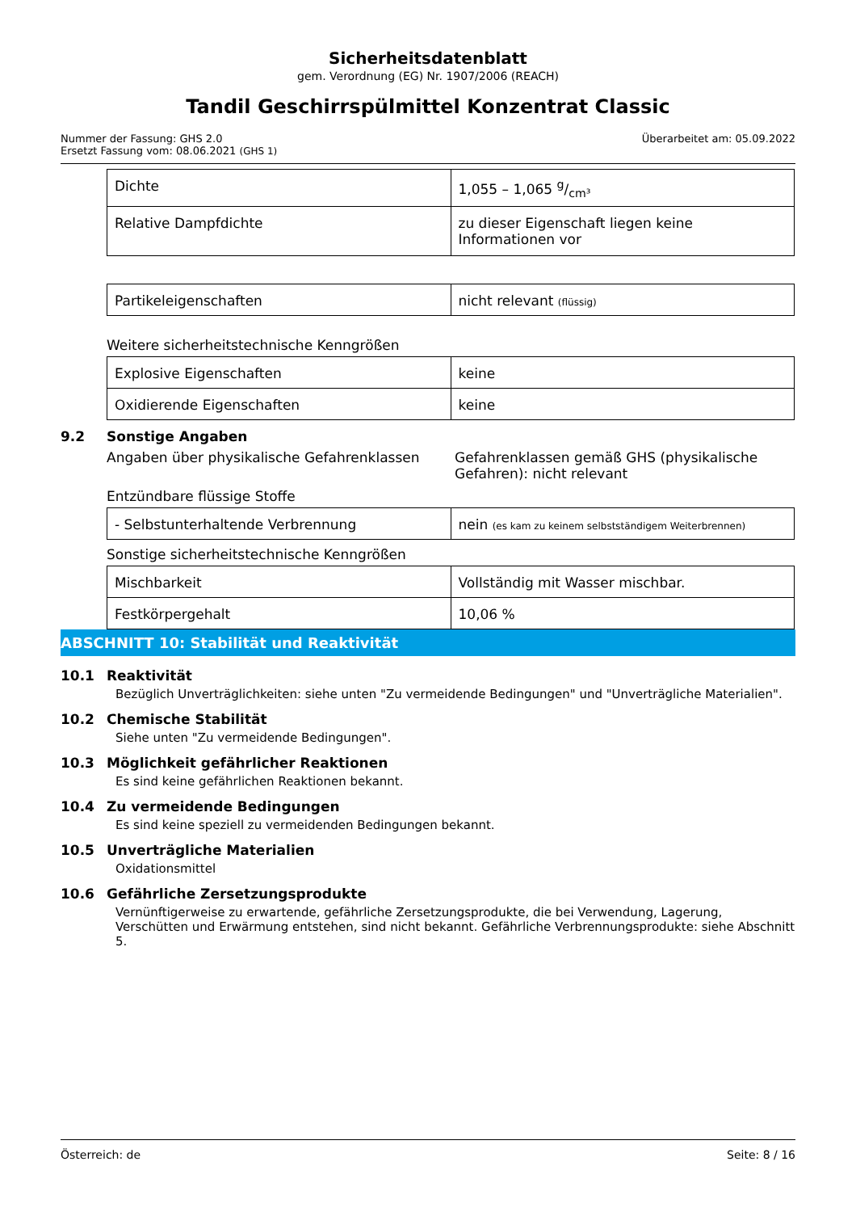Sicherheitsdatenblatt
gem. Verordnung (EG) Nr. 1907/2006 (REACH)
Tandil Geschirrspülmittel Konzentrat Classic
Nummer der Fassung: GHS 2.0
Ersetzt Fassung vom: 08.06.2021 (GHS 1)
Überarbeitet am: 05.09.2022
| Dichte | 1,055 – 1,065 g/cm³ |
| Relative Dampfdichte | zu dieser Eigenschaft liegen keine Informationen vor |
| Partikeleigenschaften | nicht relevant (flüssig) |
Weitere sicherheitstechnische Kenngrößen
| Explosive Eigenschaften | keine |
| Oxidierende Eigenschaften | keine |
9.2 Sonstige Angaben
Angaben über physikalische Gefahrenklassen
Gefahrenklassen gemäß GHS (physikalische Gefahren): nicht relevant
Entzündbare flüssige Stoffe
| - Selbstunterhaltende Verbrennung | nein (es kam zu keinem selbstständigem Weiterbrennen) |
Sonstige sicherheitstechnische Kenngrößen
| Mischbarkeit | Vollständig mit Wasser mischbar. |
| Festkörpergehalt | 10,06 % |
ABSCHNITT 10: Stabilität und Reaktivität
10.1 Reaktivität
Bezüglich Unverträglichkeiten: siehe unten "Zu vermeidende Bedingungen" und "Unverträgliche Materialien".
10.2 Chemische Stabilität
Siehe unten "Zu vermeidende Bedingungen".
10.3 Möglichkeit gefährlicher Reaktionen
Es sind keine gefährlichen Reaktionen bekannt.
10.4 Zu vermeidende Bedingungen
Es sind keine speziell zu vermeidenden Bedingungen bekannt.
10.5 Unverträgliche Materialien
Oxidationsmittel
10.6 Gefährliche Zersetzungsprodukte
Vernünftigerweise zu erwartende, gefährliche Zersetzungsprodukte, die bei Verwendung, Lagerung, Verschütten und Erwärmung entstehen, sind nicht bekannt. Gefährliche Verbrennungsprodukte: siehe Abschnitt 5.
Österreich: de Seite: 8 / 16